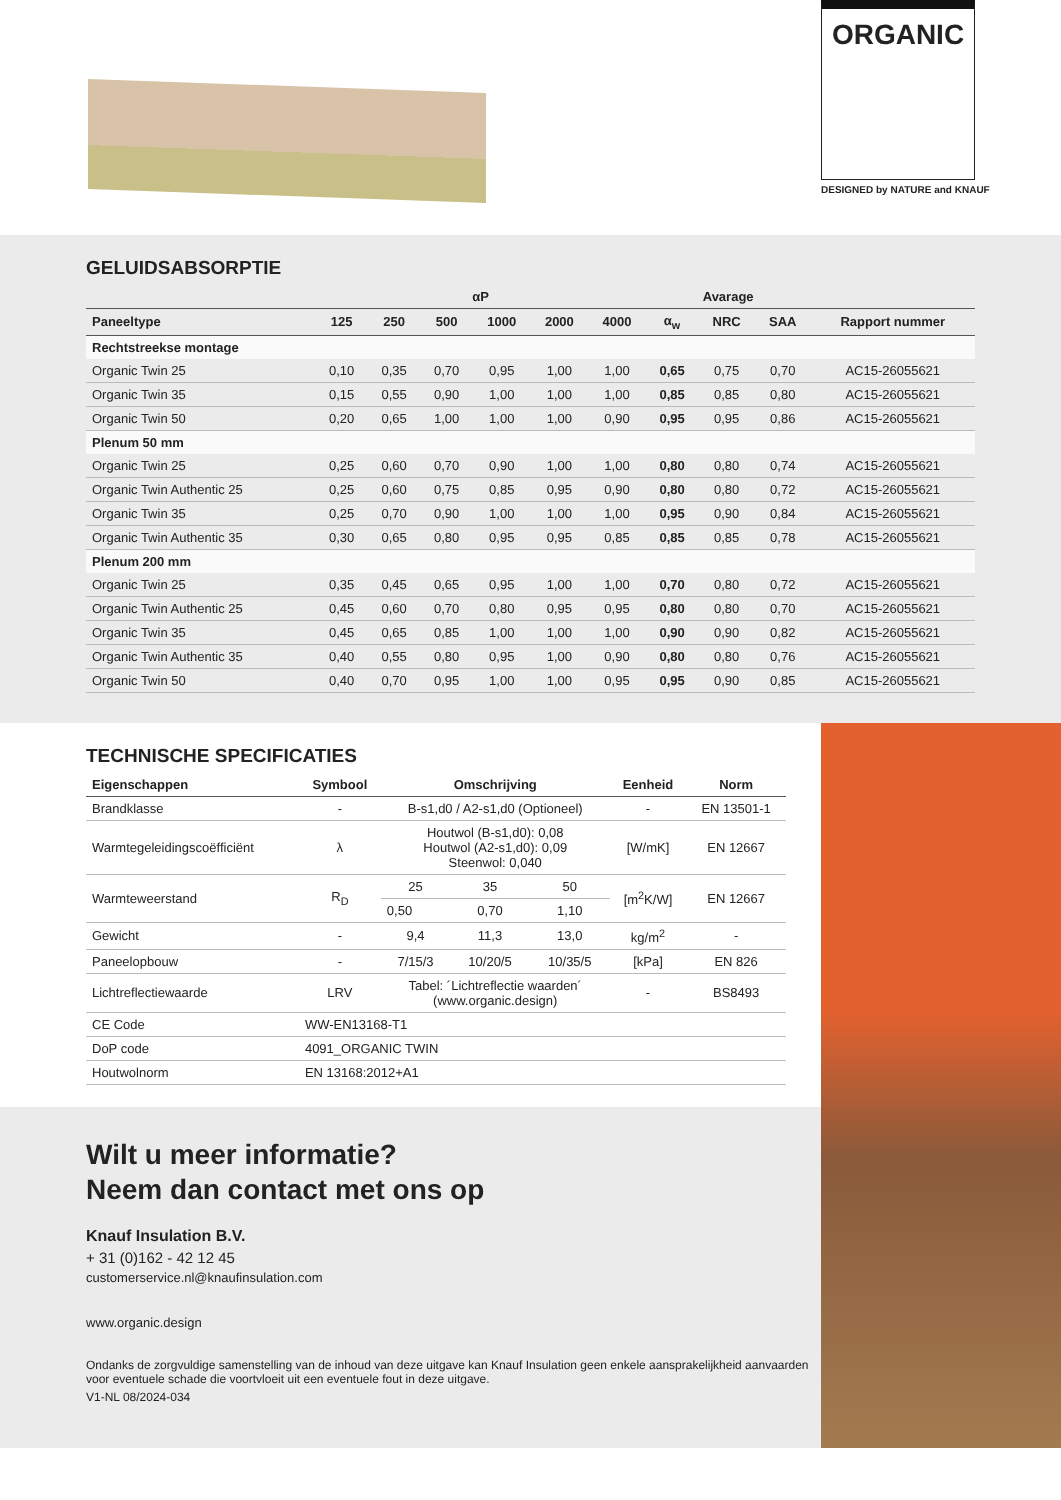ORGANIC
DESIGNED by NATURE and KNAUF
GELUIDSABSORPTIE
| | αP | | | | | | Avarage | | | |
| --- | --- | --- | --- | --- | --- | --- | --- | --- | --- | --- |
| Paneeltype | 125 | 250 | 500 | 1000 | 2000 | 4000 | α<sub>w</sub> | NRC | SAA | Rapport nummer |
| Rechtstreekse montage | | | | | | | | | | |
| Organic Twin 25 | 0,10 | 0,35 | 0,70 | 0,95 | 1,00 | 1,00 | 0,65 | 0,75 | 0,70 | AC15-26055621 |
| Organic Twin 35 | 0,15 | 0,55 | 0,90 | 1,00 | 1,00 | 1,00 | 0,85 | 0,85 | 0,80 | AC15-26055621 |
| Organic Twin 50 | 0,20 | 0,65 | 1,00 | 1,00 | 1,00 | 0,90 | 0,95 | 0,95 | 0,86 | AC15-26055621 |
| Plenum 50 mm | | | | | | | | | | |
| Organic Twin 25 | 0,25 | 0,60 | 0,70 | 0,90 | 1,00 | 1,00 | 0,80 | 0,80 | 0,74 | AC15-26055621 |
| Organic Twin Authentic 25 | 0,25 | 0,60 | 0,75 | 0,85 | 0,95 | 0,90 | 0,80 | 0,80 | 0,72 | AC15-26055621 |
| Organic Twin 35 | 0,25 | 0,70 | 0,90 | 1,00 | 1,00 | 1,00 | 0,95 | 0,90 | 0,84 | AC15-26055621 |
| Organic Twin Authentic 35 | 0,30 | 0,65 | 0,80 | 0,95 | 0,95 | 0,85 | 0,85 | 0,85 | 0,78 | AC15-26055621 |
| Plenum 200 mm | | | | | | | | | | |
| Organic Twin 25 | 0,35 | 0,45 | 0,65 | 0,95 | 1,00 | 1,00 | 0,70 | 0,80 | 0,72 | AC15-26055621 |
| Organic Twin Authentic 25 | 0,45 | 0,60 | 0,70 | 0,80 | 0,95 | 0,95 | 0,80 | 0,80 | 0,70 | AC15-26055621 |
| Organic Twin 35 | 0,45 | 0,65 | 0,85 | 1,00 | 1,00 | 1,00 | 0,90 | 0,90 | 0,82 | AC15-26055621 |
| Organic Twin Authentic 35 | 0,40 | 0,55 | 0,80 | 0,95 | 1,00 | 0,90 | 0,80 | 0,80 | 0,76 | AC15-26055621 |
| Organic Twin 50 | 0,40 | 0,70 | 0,95 | 1,00 | 1,00 | 0,95 | 0,95 | 0,90 | 0,85 | AC15-26055621 |
TECHNISCHE SPECIFICATIES
| Eigenschappen | Symbool | Omschrijving | | | Eenheid | Norm |
| --- | --- | --- | --- | --- | --- | --- |
| Brandklasse | - | B-s1,d0 / A2-s1,d0 (Optioneel) | | | - | EN 13501-1 |
| Warmtegeleidingscoëfficiënt | λ | Houtwol (B-s1,d0): 0,08 Houtwol (A2-s1,d0): 0,09 Steenwol: 0,040 | | | [W/mK] | EN 12667 |
| Warmteweerstand | R<sub>D</sub> | 25 | 35 | 50 | [m<sup>2</sup>K/W] | EN 12667 |
| | | 0,50 | 0,70 | 1,10 | | |
| Gewicht | - | 9,4 | 11,3 | 13,0 | kg/m<sup>2</sup> | - |
| Paneelopbouw | - | 7/15/3 | 10/20/5 | 10/35/5 | [kPa] | EN 826 |
| Lichtreflectiewaarde | LRV | Tabel: ´Lichtreflectie waarden´ (www.organic.design) | | | - | BS8493 |
| CE Code | WW-EN13168-T1 | | | | | |
| DoP code | 4091_ORGANIC TWIN | | | | | |
| Houtwolnorm | EN 13168:2012+A1 | | | | | |
Wilt u meer informatie?
Neem dan contact met ons op
Knauf Insulation B.V.
+ 31 (0)162 - 42 12 45
customerservice.nl@knaufinsulation.com
www.organic.design
Ondanks de zorgvuldige samenstelling van de inhoud van deze uitgave kan Knauf Insulation geen enkele aansprakelijkheid aanvaarden voor eventuele schade die voortvloeit uit een eventuele fout in deze uitgave.
V1-NL 08/2024-034